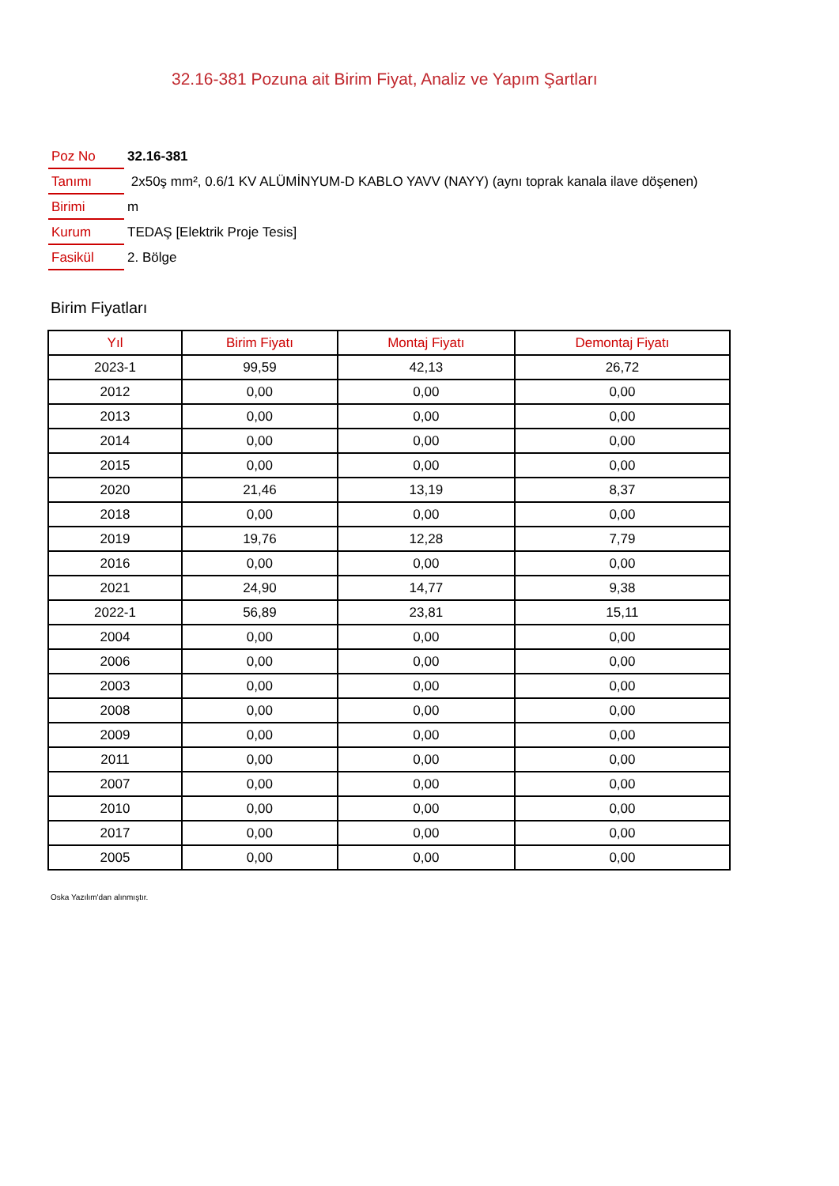32.16-381 Pozuna ait Birim Fiyat, Analiz ve Yapım Şartları
| Poz No | 32.16-381 |
| Tanımı | 2x50ş mm², 0.6/1 KV ALÜMİNYUM-D KABLO YAVV (NAYY) (aynı toprak kanala ilave döşenen) |
| Birimi | m |
| Kurum | TEDAŞ [Elektrik Proje Tesis] |
| Fasikül | 2. Bölge |
Birim Fiyatları
| Yıl | Birim Fiyatı | Montaj Fiyatı | Demontaj Fiyatı |
| --- | --- | --- | --- |
| 2023-1 | 99,59 | 42,13 | 26,72 |
| 2012 | 0,00 | 0,00 | 0,00 |
| 2013 | 0,00 | 0,00 | 0,00 |
| 2014 | 0,00 | 0,00 | 0,00 |
| 2015 | 0,00 | 0,00 | 0,00 |
| 2020 | 21,46 | 13,19 | 8,37 |
| 2018 | 0,00 | 0,00 | 0,00 |
| 2019 | 19,76 | 12,28 | 7,79 |
| 2016 | 0,00 | 0,00 | 0,00 |
| 2021 | 24,90 | 14,77 | 9,38 |
| 2022-1 | 56,89 | 23,81 | 15,11 |
| 2004 | 0,00 | 0,00 | 0,00 |
| 2006 | 0,00 | 0,00 | 0,00 |
| 2003 | 0,00 | 0,00 | 0,00 |
| 2008 | 0,00 | 0,00 | 0,00 |
| 2009 | 0,00 | 0,00 | 0,00 |
| 2011 | 0,00 | 0,00 | 0,00 |
| 2007 | 0,00 | 0,00 | 0,00 |
| 2010 | 0,00 | 0,00 | 0,00 |
| 2017 | 0,00 | 0,00 | 0,00 |
| 2005 | 0,00 | 0,00 | 0,00 |
Oska Yazılım'dan alınmıştır.